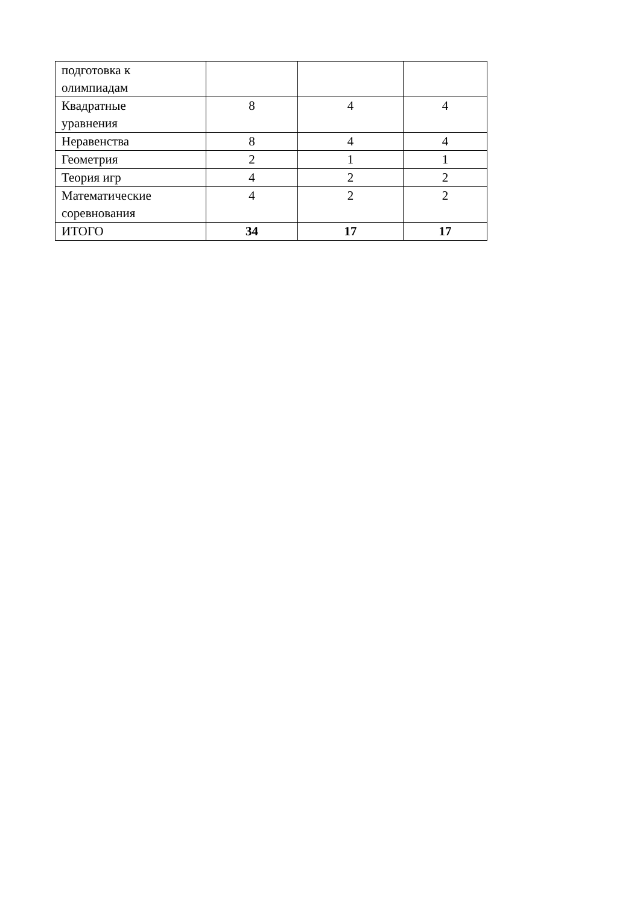| подготовка к олимпиадам | | | |
| Квадратные уравнения | 8 | 4 | 4 |
| Неравенства | 8 | 4 | 4 |
| Геометрия | 2 | 1 | 1 |
| Теория игр | 4 | 2 | 2 |
| Математические соревнования | 4 | 2 | 2 |
| ИТОГО | 34 | 17 | 17 |